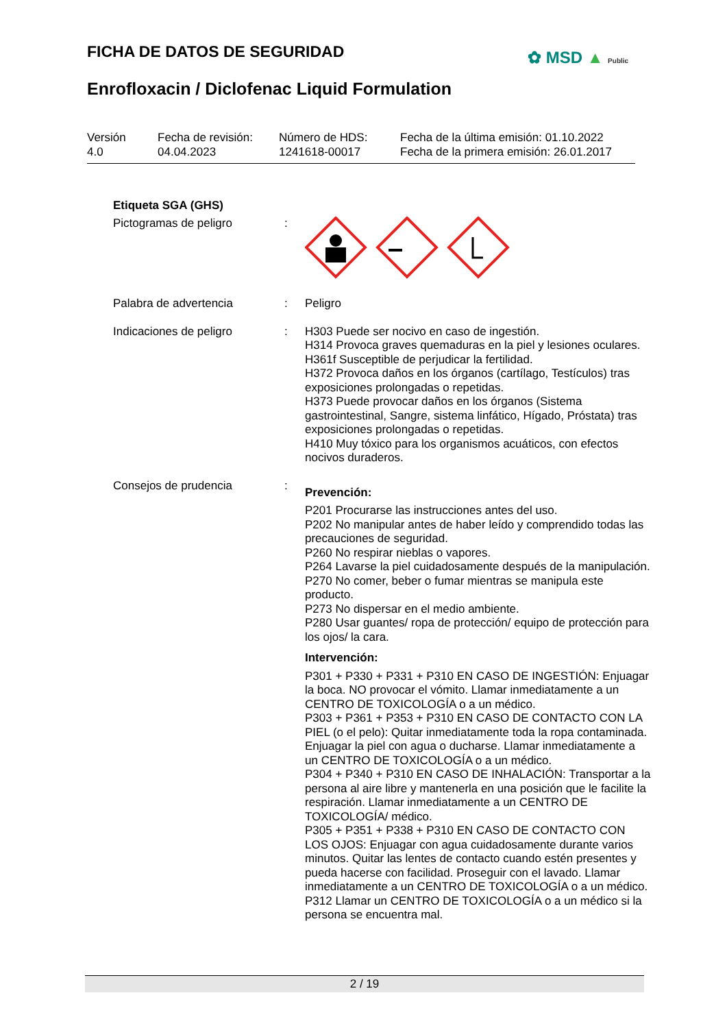FICHA DE DATOS DE SEGURIDAD ✿ MSD ▲ Public
Enrofloxacin / Diclofenac Liquid Formulation
Versión
4.0
Fecha de revisión:
04.04.2023
Número de HDS:
1241618-00017
Fecha de la última emisión: 01.10.2022
Fecha de la primera emisión: 26.01.2017
Etiqueta SGA (GHS)
Pictogramas de peligro :
Palabra de advertencia : Peligro
Indicaciones de peligro : H303 Puede ser nocivo en caso de ingestión.
H314 Provoca graves quemaduras en la piel y lesiones oculares.
H361f Susceptible de perjudicar la fertilidad.
H372 Provoca daños en los órganos (cartílago, Testículos) tras exposiciones prolongadas o repetidas.
H373 Puede provocar daños en los órganos (Sistema gastrointestinal, Sangre, sistema linfático, Hígado, Próstata) tras exposiciones prolongadas o repetidas.
H410 Muy tóxico para los organismos acuáticos, con efectos nocivos duraderos.
Consejos de prudencia :
Prevención:
P201 Procurarse las instrucciones antes del uso.
P202 No manipular antes de haber leído y comprendido todas las precauciones de seguridad.
P260 No respirar nieblas o vapores.
P264 Lavarse la piel cuidadosamente después de la manipulación.
P270 No comer, beber o fumar mientras se manipula este producto.
P273 No dispersar en el medio ambiente.
P280 Usar guantes/ ropa de protección/ equipo de protección para los ojos/ la cara.
Intervención:
P301 + P330 + P331 + P310 EN CASO DE INGESTIÓN: Enjuagar la boca. NO provocar el vómito. Llamar inmediatamente a un CENTRO DE TOXICOLOGÍA o a un médico.
P303 + P361 + P353 + P310 EN CASO DE CONTACTO CON LA PIEL (o el pelo): Quitar inmediatamente toda la ropa contaminada. Enjuagar la piel con agua o ducharse. Llamar inmediatamente a un CENTRO DE TOXICOLOGÍA o a un médico.
P304 + P340 + P310 EN CASO DE INHALACIÓN: Transportar a la persona al aire libre y mantenerla en una posición que le facilite la respiración. Llamar inmediatamente a un CENTRO DE TOXICOLOGÍA/ médico.
P305 + P351 + P338 + P310 EN CASO DE CONTACTO CON LOS OJOS: Enjuagar con agua cuidadosamente durante varios minutos. Quitar las lentes de contacto cuando estén presentes y pueda hacerse con facilidad. Proseguir con el lavado. Llamar inmediatamente a un CENTRO DE TOXICOLOGÍA o a un médico.
P312 Llamar un CENTRO DE TOXICOLOGÍA o a un médico si la persona se encuentra mal.
2 / 19